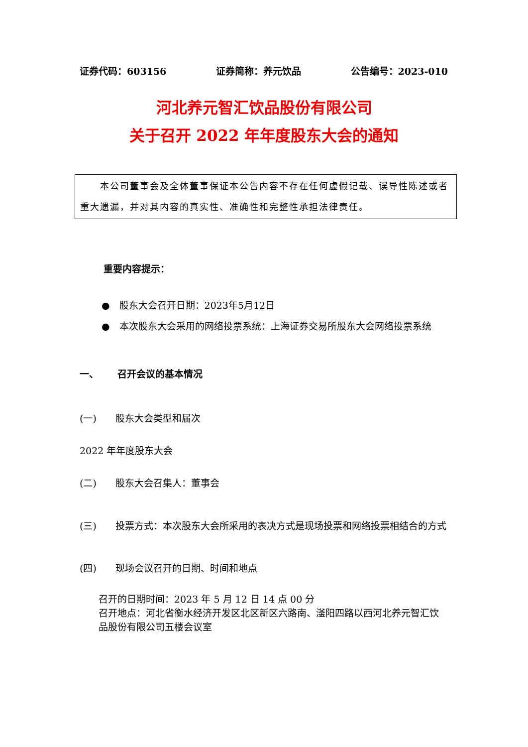证券代码：603156 证券简称：养元饮品 公告编号：2023-010
河北养元智汇饮品股份有限公司
关于召开 2022 年年度股东大会的通知
  本公司董事会及全体董事保证本公告内容不存在任何虚假记载、误导性陈述或者重大遗漏，并对其内容的真实性、准确性和完整性承担法律责任。
重要内容提示：
● 股东大会召开日期：2023年5月12日
● 本次股东大会采用的网络投票系统：上海证券交易所股东大会网络投票系统
一、  召开会议的基本情况
(一)  股东大会类型和届次
2022 年年度股东大会
(二)  股东大会召集人：董事会
(三)  投票方式：本次股东大会所采用的表决方式是现场投票和网络投票相结合的方式
(四)  现场会议召开的日期、时间和地点
召开的日期时间：2023 年 5 月 12 日 14 点 00 分
召开地点：河北省衡水经济开发区北区新区六路南、滏阳四路以西河北养元智汇饮品股份有限公司五楼会议室